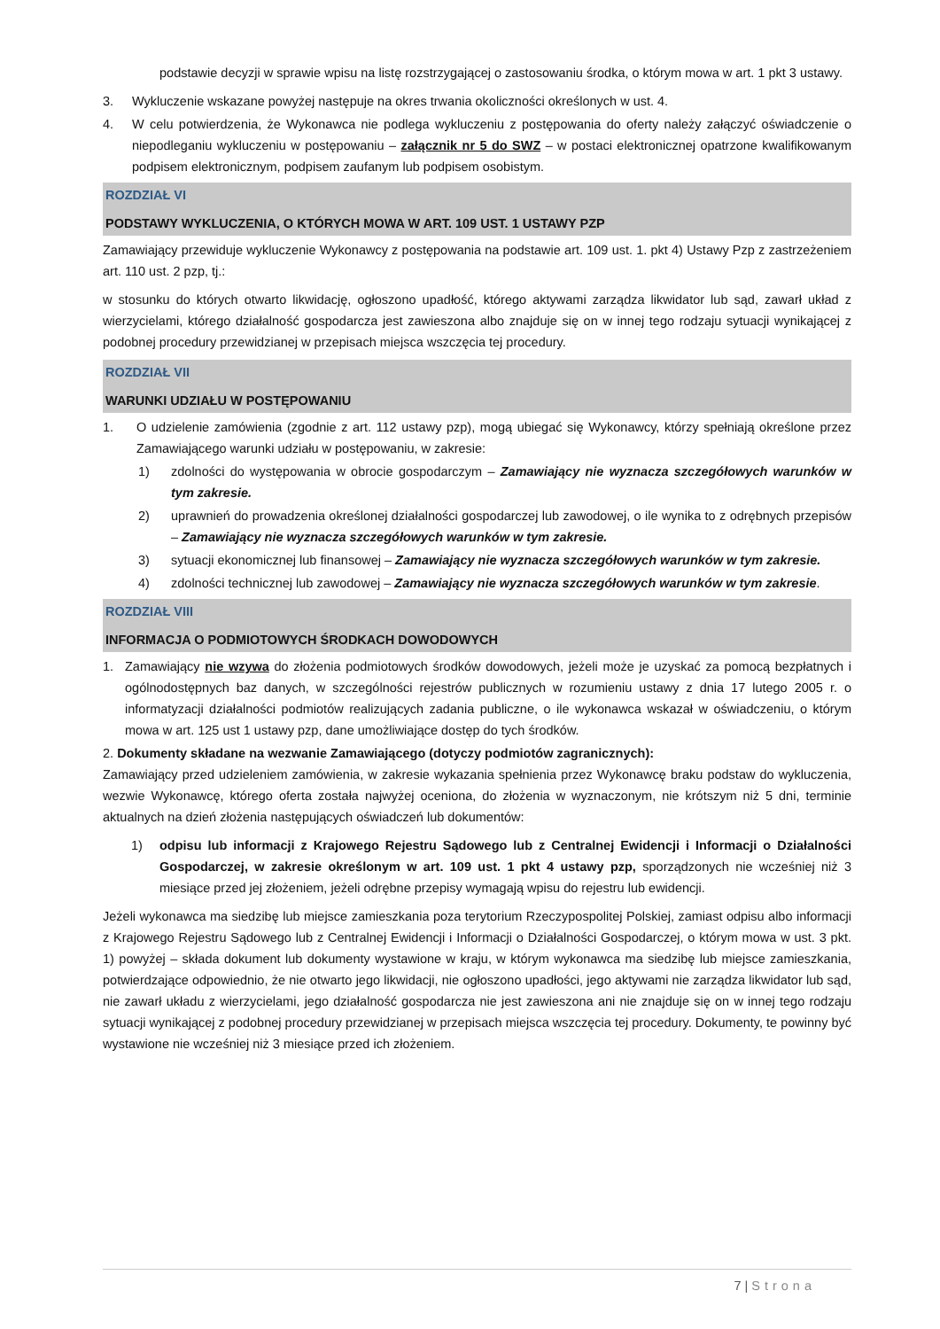podstawie decyzji w sprawie wpisu na listę rozstrzygającej o zastosowaniu środka, o którym mowa w art. 1 pkt 3 ustawy.
3. Wykluczenie wskazane powyżej następuje na okres trwania okoliczności określonych w ust. 4.
4. W celu potwierdzenia, że Wykonawca nie podlega wykluczeniu z postępowania do oferty należy załączyć oświadczenie o niepodleganiu wykluczeniu w postępowaniu – załącznik nr 5 do SWZ – w postaci elektronicznej opatrzone kwalifikowanym podpisem elektronicznym, podpisem zaufanym lub podpisem osobistym.
ROZDZIAŁ VI
PODSTAWY WYKLUCZENIA, O KTÓRYCH MOWA W ART. 109 UST. 1 USTAWY PZP
Zamawiający przewiduje wykluczenie Wykonawcy z postępowania na podstawie art. 109 ust. 1. pkt 4) Ustawy Pzp z zastrzeżeniem art. 110 ust. 2 pzp, tj.:
w stosunku do których otwarto likwidację, ogłoszono upadłość, którego aktywami zarządza likwidator lub sąd, zawarł układ z wierzycielami, którego działalność gospodarcza jest zawieszona albo znajduje się on w innej tego rodzaju sytuacji wynikającej z podobnej procedury przewidzianej w przepisach miejsca wszczęcia tej procedury.
ROZDZIAŁ VII
WARUNKI UDZIAŁU W POSTĘPOWANIU
1. O udzielenie zamówienia (zgodnie z art. 112 ustawy pzp), mogą ubiegać się Wykonawcy, którzy spełniają określone przez Zamawiającego warunki udziału w postępowaniu, w zakresie:
1) zdolności do występowania w obrocie gospodarczym – Zamawiający nie wyznacza szczegółowych warunków w tym zakresie.
2) uprawnień do prowadzenia określonej działalności gospodarczej lub zawodowej, o ile wynika to z odrębnych przepisów – Zamawiający nie wyznacza szczegółowych warunków w tym zakresie.
3) sytuacji ekonomicznej lub finansowej – Zamawiający nie wyznacza szczegółowych warunków w tym zakresie.
4) zdolności technicznej lub zawodowej – Zamawiający nie wyznacza szczegółowych warunków w tym zakresie.
ROZDZIAŁ VIII
INFORMACJA O PODMIOTOWYCH ŚRODKACH DOWODOWYCH
1. Zamawiający nie wzywa do złożenia podmiotowych środków dowodowych, jeżeli może je uzyskać za pomocą bezpłatnych i ogólnodostępnych baz danych, w szczególności rejestrów publicznych w rozumieniu ustawy z dnia 17 lutego 2005 r. o informatyzacji działalności podmiotów realizujących zadania publiczne, o ile wykonawca wskazał w oświadczeniu, o którym mowa w art. 125 ust 1 ustawy pzp, dane umożliwiające dostęp do tych środków.
2. Dokumenty składane na wezwanie Zamawiającego (dotyczy podmiotów zagranicznych):
Zamawiający przed udzieleniem zamówienia, w zakresie wykazania spełnienia przez Wykonawcę braku podstaw do wykluczenia, wezwie Wykonawcę, którego oferta została najwyżej oceniona, do złożenia w wyznaczonym, nie krótszym niż 5 dni, terminie aktualnych na dzień złożenia następujących oświadczeń lub dokumentów:
1) odpisu lub informacji z Krajowego Rejestru Sądowego lub z Centralnej Ewidencji i Informacji o Działalności Gospodarczej, w zakresie określonym w art. 109 ust. 1 pkt 4 ustawy pzp, sporządzonych nie wcześniej niż 3 miesiące przed jej złożeniem, jeżeli odrębne przepisy wymagają wpisu do rejestru lub ewidencji.
Jeżeli wykonawca ma siedzibę lub miejsce zamieszkania poza terytorium Rzeczypospolitej Polskiej, zamiast odpisu albo informacji z Krajowego Rejestru Sądowego lub z Centralnej Ewidencji i Informacji o Działalności Gospodarczej, o którym mowa w ust. 3 pkt. 1) powyżej – składa dokument lub dokumenty wystawione w kraju, w którym wykonawca ma siedzibę lub miejsce zamieszkania, potwierdzające odpowiednio, że nie otwarto jego likwidacji, nie ogłoszono upadłości, jego aktywami nie zarządza likwidator lub sąd, nie zawarł układu z wierzycielami, jego działalność gospodarcza nie jest zawieszona ani nie znajduje się on w innej tego rodzaju sytuacji wynikającej z podobnej procedury przewidzianej w przepisach miejsca wszczęcia tej procedury. Dokumenty, te powinny być wystawione nie wcześniej niż 3 miesiące przed ich złożeniem.
7 | Strona